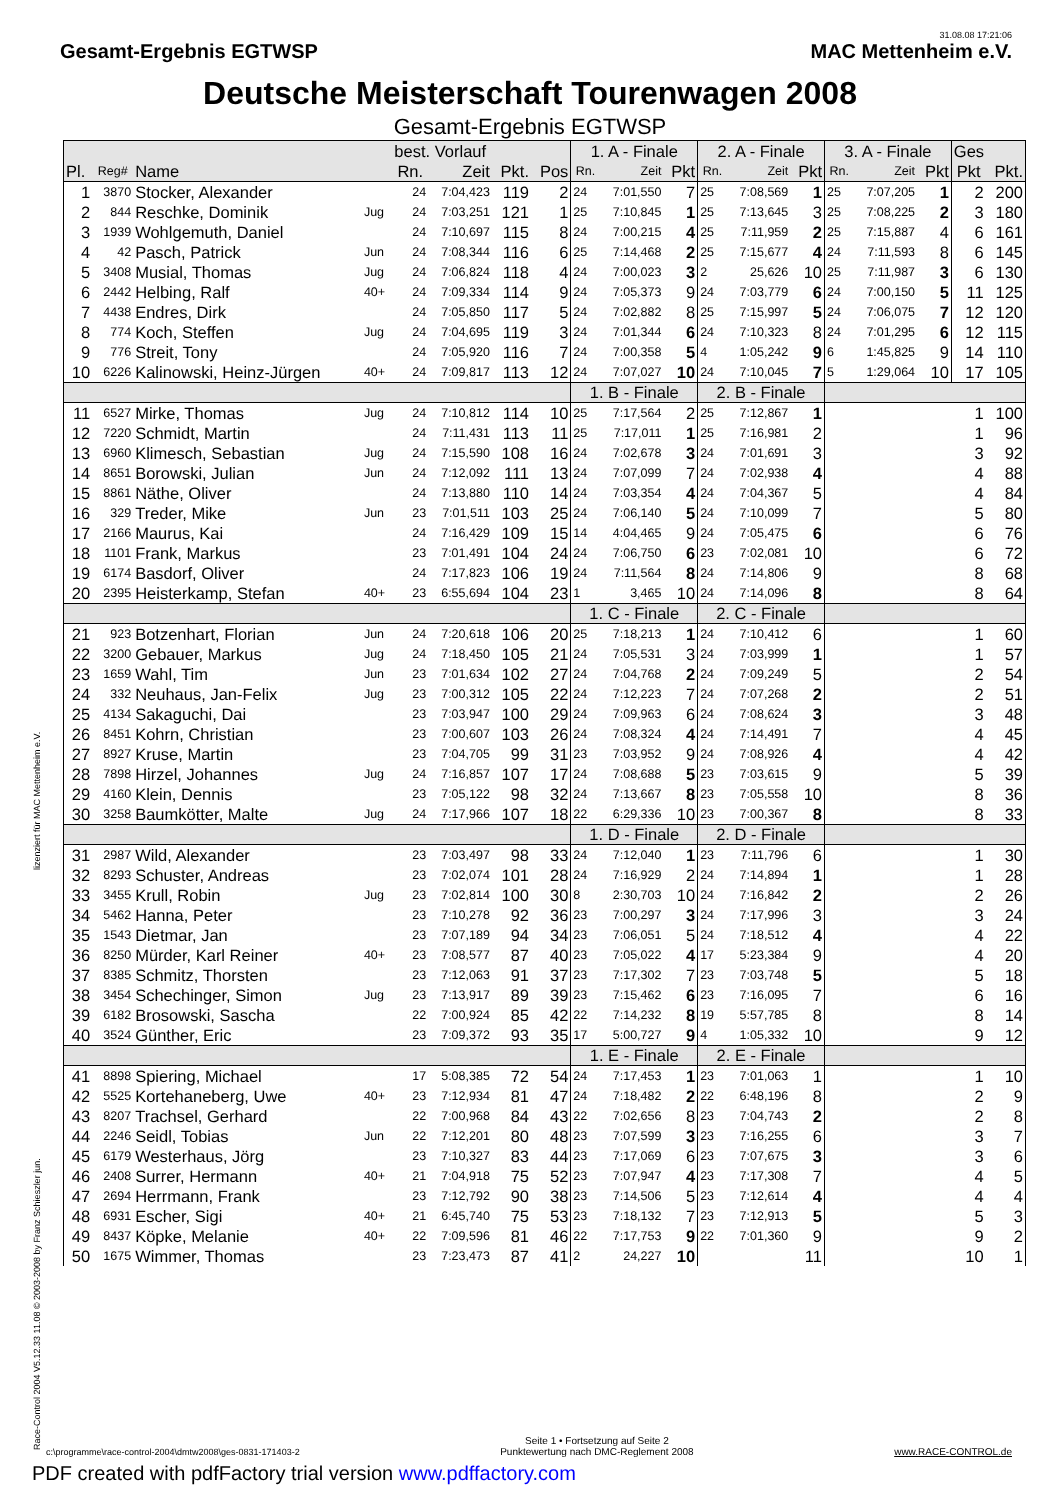Gesamt-Ergebnis EGTWSP
31.08.08 17:21:06
MAC Mettenheim e.V.
Deutsche Meisterschaft Tourenwagen 2008
Gesamt-Ergebnis EGTWSP
| | | | | best. Vorlauf | | | | 1. A - Finale | | | 2. A - Finale | | | 3. A - Finale | | | Ges | |
| --- | --- | --- | --- | --- | --- | --- | --- | --- | --- | --- | --- | --- | --- | --- | --- | --- | --- | --- |
| Pl. | Reg# | Name | | Rn. | Zeit | Pkt. | Pos | Rn. | Zeit | Pkt | Rn. | Zeit | Pkt | Rn. | Zeit | Pkt | Pkt | Pkt. |
| 1 | 3870 | Stocker, Alexander | | 24 | 7:04,423 | 119 | 2 | 24 | 7:01,550 | 7 | 25 | 7:08,569 | 1 | 25 | 7:07,205 | 1 | 2 | 200 |
| 2 | 844 | Reschke, Dominik | Jug | 24 | 7:03,251 | 121 | 1 | 25 | 7:10,845 | 1 | 25 | 7:13,645 | 3 | 25 | 7:08,225 | 2 | 3 | 180 |
| 3 | 1939 | Wohlgemuth, Daniel | | 24 | 7:10,697 | 115 | 8 | 24 | 7:00,215 | 4 | 25 | 7:11,959 | 2 | 25 | 7:15,887 | 4 | 6 | 161 |
| 4 | 42 | Pasch, Patrick | Jun | 24 | 7:08,344 | 116 | 6 | 25 | 7:14,468 | 2 | 25 | 7:15,677 | 4 | 24 | 7:11,593 | 8 | 6 | 145 |
| 5 | 3408 | Musial, Thomas | Jug | 24 | 7:06,824 | 118 | 4 | 24 | 7:00,023 | 3 | 2 | 25,626 | 10 | 25 | 7:11,987 | 3 | 6 | 130 |
| 6 | 2442 | Helbing, Ralf | 40+ | 24 | 7:09,334 | 114 | 9 | 24 | 7:05,373 | 9 | 24 | 7:03,779 | 6 | 24 | 7:00,150 | 5 | 11 | 125 |
| 7 | 4438 | Endres, Dirk | | 24 | 7:05,850 | 117 | 5 | 24 | 7:02,882 | 8 | 25 | 7:15,997 | 5 | 24 | 7:06,075 | 7 | 12 | 120 |
| 8 | 774 | Koch, Steffen | Jug | 24 | 7:04,695 | 119 | 3 | 24 | 7:01,344 | 6 | 24 | 7:10,323 | 8 | 24 | 7:01,295 | 6 | 12 | 115 |
| 9 | 776 | Streit, Tony | | 24 | 7:05,920 | 116 | 7 | 24 | 7:00,358 | 5 | 4 | 1:05,242 | 9 | 6 | 1:45,825 | 9 | 14 | 110 |
| 10 | 6226 | Kalinowski, Heinz-Jürgen | 40+ | 24 | 7:09,817 | 113 | 12 | 24 | 7:07,027 | 10 | 24 | 7:10,045 | 7 | 5 | 1:29,064 | 10 | 17 | 105 |
| | | | | | | | | 1. B - Finale | | | 2. B - Finale | | | | | | | |
| 11 | 6527 | Mirke, Thomas | Jug | 24 | 7:10,812 | 114 | 10 | 25 | 7:17,564 | 2 | 25 | 7:12,867 | 1 | | | | 1 | 100 |
| 12 | 7220 | Schmidt, Martin | | 24 | 7:11,431 | 113 | 11 | 25 | 7:17,011 | 1 | 25 | 7:16,981 | 2 | | | | 1 | 96 |
| 13 | 6960 | Klimesch, Sebastian | Jug | 24 | 7:15,590 | 108 | 16 | 24 | 7:02,678 | 3 | 24 | 7:01,691 | 3 | | | | 3 | 92 |
| 14 | 8651 | Borowski, Julian | Jun | 24 | 7:12,092 | 111 | 13 | 24 | 7:07,099 | 7 | 24 | 7:02,938 | 4 | | | | 4 | 88 |
| 15 | 8861 | Näthe, Oliver | | 24 | 7:13,880 | 110 | 14 | 24 | 7:03,354 | 4 | 24 | 7:04,367 | 5 | | | | 4 | 84 |
| 16 | 329 | Treder, Mike | Jun | 23 | 7:01,511 | 103 | 25 | 24 | 7:06,140 | 5 | 24 | 7:10,099 | 7 | | | | 5 | 80 |
| 17 | 2166 | Maurus, Kai | | 24 | 7:16,429 | 109 | 15 | 14 | 4:04,465 | 9 | 24 | 7:05,475 | 6 | | | | 6 | 76 |
| 18 | 1101 | Frank, Markus | | 23 | 7:01,491 | 104 | 24 | 24 | 7:06,750 | 6 | 23 | 7:02,081 | 10 | | | | 6 | 72 |
| 19 | 6174 | Basdorf, Oliver | | 24 | 7:17,823 | 106 | 19 | 24 | 7:11,564 | 8 | 24 | 7:14,806 | 9 | | | | 8 | 68 |
| 20 | 2395 | Heisterkamp, Stefan | 40+ | 23 | 6:55,694 | 104 | 23 | 1 | 3,465 | 10 | 24 | 7:14,096 | 8 | | | | 8 | 64 |
| | | | | | | | | 1. C - Finale | | | 2. C - Finale | | | | | | | |
| 21 | 923 | Botzenhart, Florian | Jun | 24 | 7:20,618 | 106 | 20 | 25 | 7:18,213 | 1 | 24 | 7:10,412 | 6 | | | | 1 | 60 |
| 22 | 3200 | Gebauer, Markus | Jug | 24 | 7:18,450 | 105 | 21 | 24 | 7:05,531 | 3 | 24 | 7:03,999 | 1 | | | | 1 | 57 |
| 23 | 1659 | Wahl, Tim | Jun | 23 | 7:01,634 | 102 | 27 | 24 | 7:04,768 | 2 | 24 | 7:09,249 | 5 | | | | 2 | 54 |
| 24 | 332 | Neuhaus, Jan-Felix | Jug | 23 | 7:00,312 | 105 | 22 | 24 | 7:12,223 | 7 | 24 | 7:07,268 | 2 | | | | 2 | 51 |
| 25 | 4134 | Sakaguchi, Dai | | 23 | 7:03,947 | 100 | 29 | 24 | 7:09,963 | 6 | 24 | 7:08,624 | 3 | | | | 3 | 48 |
| 26 | 8451 | Kohrn, Christian | | 23 | 7:00,607 | 103 | 26 | 24 | 7:08,324 | 4 | 24 | 7:14,491 | 7 | | | | 4 | 45 |
| 27 | 8927 | Kruse, Martin | | 23 | 7:04,705 | 99 | 31 | 23 | 7:03,952 | 9 | 24 | 7:08,926 | 4 | | | | 4 | 42 |
| 28 | 7898 | Hirzel, Johannes | Jug | 24 | 7:16,857 | 107 | 17 | 24 | 7:08,688 | 5 | 23 | 7:03,615 | 9 | | | | 5 | 39 |
| 29 | 4160 | Klein, Dennis | | 23 | 7:05,122 | 98 | 32 | 24 | 7:13,667 | 8 | 23 | 7:05,558 | 10 | | | | 8 | 36 |
| 30 | 3258 | Baumkötter, Malte | Jug | 24 | 7:17,966 | 107 | 18 | 22 | 6:29,336 | 10 | 23 | 7:00,367 | 8 | | | | 8 | 33 |
| | | | | | | | | 1. D - Finale | | | 2. D - Finale | | | | | | | |
| 31 | 2987 | Wild, Alexander | | 23 | 7:03,497 | 98 | 33 | 24 | 7:12,040 | 1 | 23 | 7:11,796 | 6 | | | | 1 | 30 |
| 32 | 8293 | Schuster, Andreas | | 23 | 7:02,074 | 101 | 28 | 24 | 7:16,929 | 2 | 24 | 7:14,894 | 1 | | | | 1 | 28 |
| 33 | 3455 | Krull, Robin | Jug | 23 | 7:02,814 | 100 | 30 | 8 | 2:30,703 | 10 | 24 | 7:16,842 | 2 | | | | 2 | 26 |
| 34 | 5462 | Hanna, Peter | | 23 | 7:10,278 | 92 | 36 | 23 | 7:00,297 | 3 | 24 | 7:17,996 | 3 | | | | 3 | 24 |
| 35 | 1543 | Dietmar, Jan | | 23 | 7:07,189 | 94 | 34 | 23 | 7:06,051 | 5 | 24 | 7:18,512 | 4 | | | | 4 | 22 |
| 36 | 8250 | Mürder, Karl Reiner | 40+ | 23 | 7:08,577 | 87 | 40 | 23 | 7:05,022 | 4 | 17 | 5:23,384 | 9 | | | | 4 | 20 |
| 37 | 8385 | Schmitz, Thorsten | | 23 | 7:12,063 | 91 | 37 | 23 | 7:17,302 | 7 | 23 | 7:03,748 | 5 | | | | 5 | 18 |
| 38 | 3454 | Schechinger, Simon | Jug | 23 | 7:13,917 | 89 | 39 | 23 | 7:15,462 | 6 | 23 | 7:16,095 | 7 | | | | 6 | 16 |
| 39 | 6182 | Brosowski, Sascha | | 22 | 7:00,924 | 85 | 42 | 22 | 7:14,232 | 8 | 19 | 5:57,785 | 8 | | | | 8 | 14 |
| 40 | 3524 | Günther, Eric | | 23 | 7:09,372 | 93 | 35 | 17 | 5:00,727 | 9 | 4 | 1:05,332 | 10 | | | | 9 | 12 |
| | | | | | | | | 1. E - Finale | | | 2. E - Finale | | | | | | | |
| 41 | 8898 | Spiering, Michael | | 17 | 5:08,385 | 72 | 54 | 24 | 7:17,453 | 1 | 23 | 7:01,063 | 1 | | | | 1 | 10 |
| 42 | 5525 | Kortehaneberg, Uwe | 40+ | 23 | 7:12,934 | 81 | 47 | 24 | 7:18,482 | 2 | 22 | 6:48,196 | 8 | | | | 2 | 9 |
| 43 | 8207 | Trachsel, Gerhard | | 22 | 7:00,968 | 84 | 43 | 22 | 7:02,656 | 8 | 23 | 7:04,743 | 2 | | | | 2 | 8 |
| 44 | 2246 | Seidl, Tobias | Jun | 22 | 7:12,201 | 80 | 48 | 23 | 7:07,599 | 3 | 23 | 7:16,255 | 6 | | | | 3 | 7 |
| 45 | 6179 | Westerhaus, Jörg | | 23 | 7:10,327 | 83 | 44 | 23 | 7:17,069 | 6 | 23 | 7:07,675 | 3 | | | | 3 | 6 |
| 46 | 2408 | Surrer, Hermann | 40+ | 21 | 7:04,918 | 75 | 52 | 23 | 7:07,947 | 4 | 23 | 7:17,308 | 7 | | | | 4 | 5 |
| 47 | 2694 | Herrmann, Frank | | 23 | 7:12,792 | 90 | 38 | 23 | 7:14,506 | 5 | 23 | 7:12,614 | 4 | | | | 4 | 4 |
| 48 | 6931 | Escher, Sigi | 40+ | 21 | 6:45,740 | 75 | 53 | 23 | 7:18,132 | 7 | 23 | 7:12,913 | 5 | | | | 5 | 3 |
| 49 | 8437 | Köpke, Melanie | 40+ | 22 | 7:09,596 | 81 | 46 | 22 | 7:17,753 | 9 | 22 | 7:01,360 | 9 | | | | 9 | 2 |
| 50 | 1675 | Wimmer, Thomas | | 23 | 7:23,473 | 87 | 41 | 2 | 24,227 | 10 | | | 11 | | | | 10 | 1 |
lizenziert für MAC Mettenheim e.V.
Race-Control 2004 V5.12.33 11.08 © 2003-2008 by Franz Schieszler jun.
c:\programme\race-control-2004\dmtw2008\ges-0831-171403-2
Seite 1 • Fortsetzung auf Seite 2
Punktewertung nach DMC-Reglement 2008
www.RACE-CONTROL.de
PDF created with pdfFactory trial version www.pdffactory.com